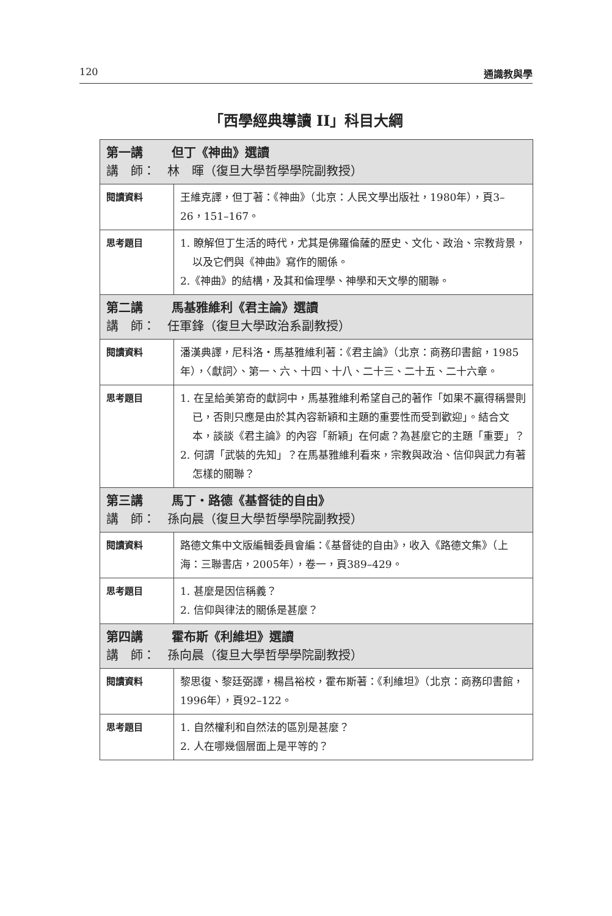120 通識教與學
「西學經典導讀 II」科目大綱
| 第一講 但丁《神曲》選讀 講 師： 林 暉（復旦大學哲學學院副教授） | |
| 閱讀資料 | 王維克譯，但丁著：《神曲》（北京：人民文學出版社，1980年），頁3–26，151–167。 |
| 思考題目 | 1. 瞭解但丁生活的時代，尤其是佛羅倫薩的歷史、文化、政治、宗教背景，以及它們與《神曲》寫作的關係。 2.《神曲》的結構，及其和倫理學、神學和天文學的關聯。 |
| 第二講 馬基雅維利《君主論》選讀 講 師： 任軍鋒（復旦大學政治系副教授） | |
| 閱讀資料 | 潘漢典譯，尼科洛・馬基雅維利著：《君主論》（北京：商務印書館，1985年），〈獻詞〉、第一、六、十四、十八、二十三、二十五、二十六章。 |
| 思考題目 | 1. 在呈給美第奇的獻詞中，馬基雅維利希望自己的著作「如果不贏得稱譽則已，否則只應是由於其內容新穎和主題的重要性而受到歡迎」。結合文本，談談《君主論》的內容「新穎」在何處？為甚麼它的主題「重要」？ 2. 何謂「武裝的先知」？在馬基雅維利看來，宗教與政治、信仰與武力有著怎樣的關聯？ |
| 第三講 馬丁・路德《基督徒的自由》 講 師： 孫向晨（復旦大學哲學學院副教授） | |
| 閱讀資料 | 路德文集中文版編輯委員會編：《基督徒的自由》，收入《路德文集》（上海：三聯書店，2005年），卷一，頁389–429。 |
| 思考題目 | 1. 甚麼是因信稱義？ 2. 信仰與律法的關係是甚麼？ |
| 第四講 霍布斯《利維坦》選讀 講 師： 孫向晨（復旦大學哲學學院副教授） | |
| 閱讀資料 | 黎思復、黎廷弼譯，楊昌裕校，霍布斯著：《利維坦》（北京：商務印書館，1996年），頁92–122。 |
| 思考題目 | 1. 自然權利和自然法的區別是甚麼？ 2. 人在哪幾個層面上是平等的？ |